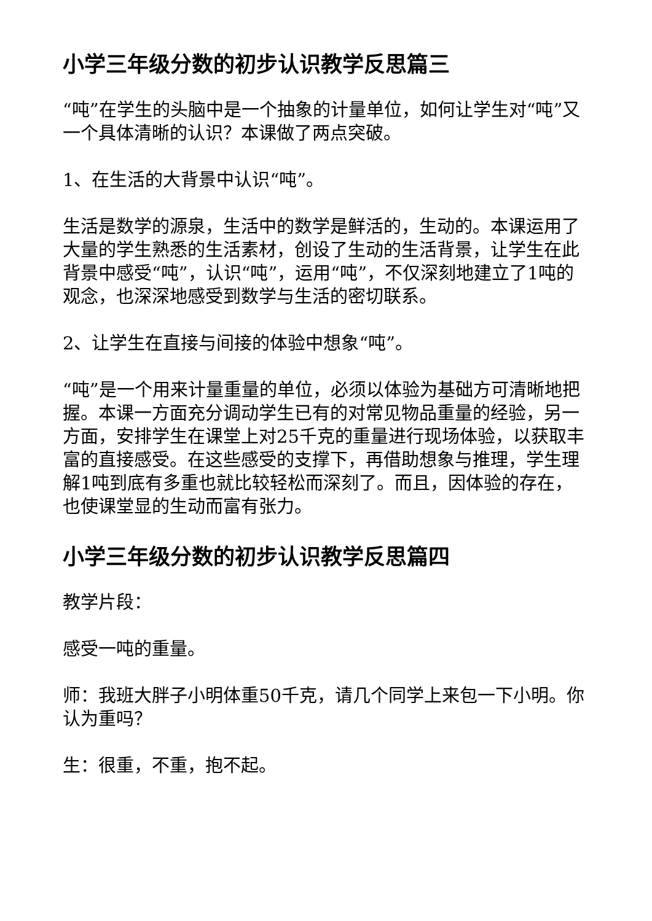小学三年级分数的初步认识教学反思篇三
“吨”在学生的头脑中是一个抽象的计量单位，如何让学生对“吨”又一个具体清晰的认识？本课做了两点突破。
1、在生活的大背景中认识“吨”。
生活是数学的源泉，生活中的数学是鲜活的，生动的。本课运用了大量的学生熟悉的生活素材，创设了生动的生活背景，让学生在此背景中感受“吨”，认识“吨”，运用“吨”，不仅深刻地建立了1吨的观念，也深深地感受到数学与生活的密切联系。
2、让学生在直接与间接的体验中想象“吨”。
“吨”是一个用来计量重量的单位，必须以体验为基础方可清晰地把握。本课一方面充分调动学生已有的对常见物品重量的经验，另一方面，安排学生在课堂上对25千克的重量进行现场体验，以获取丰富的直接感受。在这些感受的支撑下，再借助想象与推理，学生理解1吨到底有多重也就比较轻松而深刻了。而且，因体验的存在，也使课堂显的生动而富有张力。
小学三年级分数的初步认识教学反思篇四
教学片段：
感受一吨的重量。
师：我班大胖子小明体重50千克，请几个同学上来包一下小明。你认为重吗？
生：很重，不重，抱不起。